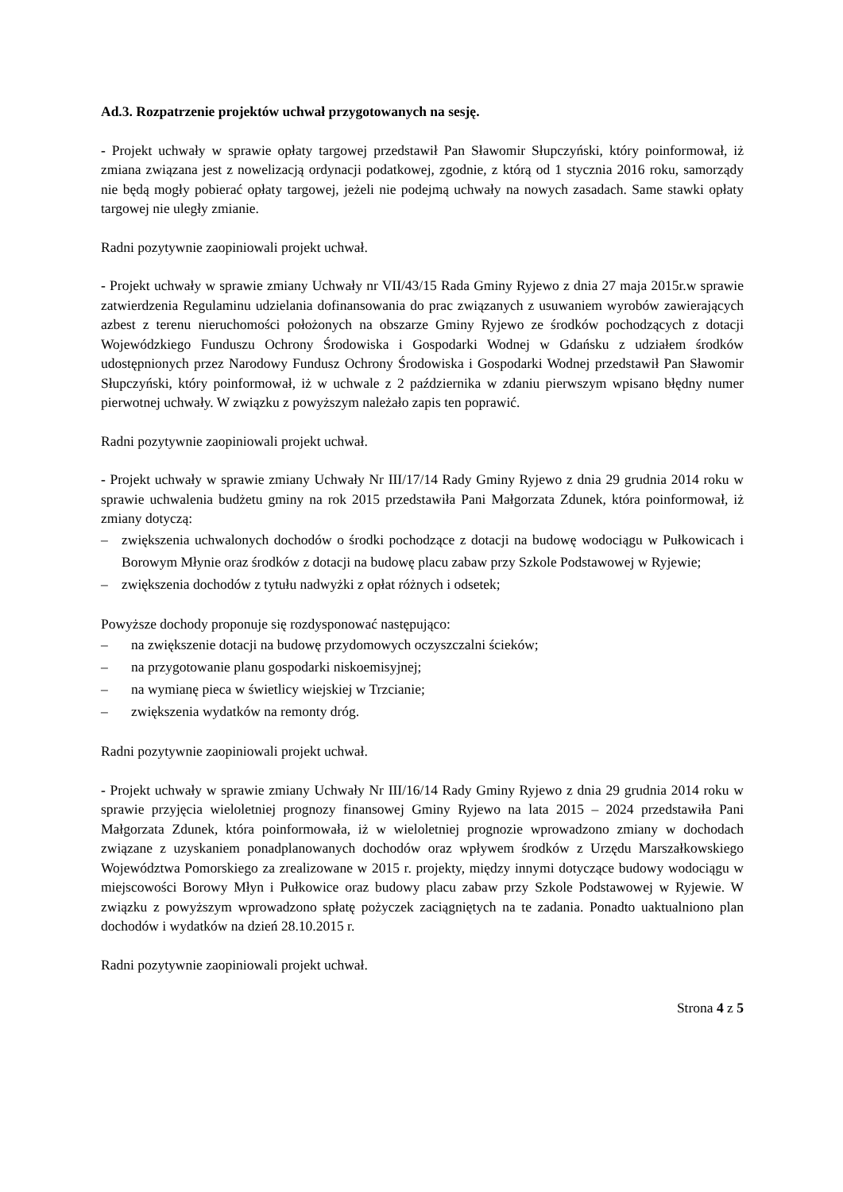Ad.3. Rozpatrzenie projektów uchwał przygotowanych na sesję.
- Projekt uchwały w sprawie opłaty targowej przedstawił Pan Sławomir Słupczyński, który poinformował, iż zmiana związana jest z nowelizacją ordynacji podatkowej, zgodnie, z którą od 1 stycznia 2016 roku, samorządy nie będą mogły pobierać opłaty targowej, jeżeli nie podejmą uchwały na nowych zasadach. Same stawki opłaty targowej nie uległy zmianie.
Radni pozytywnie zaopiniowali projekt uchwał.
- Projekt uchwały w sprawie zmiany Uchwały nr VII/43/15 Rada Gminy Ryjewo z dnia 27 maja 2015r.w sprawie zatwierdzenia Regulaminu udzielania dofinansowania do prac związanych z usuwaniem wyrobów zawierających azbest z terenu nieruchomości położonych na obszarze Gminy Ryjewo ze środków pochodzących z dotacji Wojewódzkiego Funduszu Ochrony Środowiska i Gospodarki Wodnej w Gdańsku z udziałem środków udostępnionych przez Narodowy Fundusz Ochrony Środowiska i Gospodarki Wodnej przedstawił Pan Sławomir Słupczyński, który poinformował, iż w uchwale z 2 października w zdaniu pierwszym wpisano błędny numer pierwotnej uchwały. W związku z powyższym należało zapis ten poprawić.
Radni pozytywnie zaopiniowali projekt uchwał.
- Projekt uchwały w sprawie zmiany Uchwały Nr III/17/14 Rady Gminy Ryjewo z dnia 29 grudnia 2014 roku w sprawie uchwalenia budżetu gminy na rok 2015 przedstawiła Pani Małgorzata Zdunek, która poinformował, iż zmiany dotyczą:
– zwiększenia uchwalonych dochodów o środki pochodzące z dotacji na budowę wodociągu w Pułkowicach i Borowym Młynie oraz środków z dotacji na budowę placu zabaw przy Szkole Podstawowej w Ryjewie;
– zwiększenia dochodów z tytułu nadwyżki z opłat różnych i odsetek;
Powyższe dochody proponuje się rozdysponować następująco:
– na zwiększenie dotacji na budowę przydomowych oczyszczalni ścieków;
– na przygotowanie planu gospodarki niskoemisyjnej;
– na wymianę pieca w świetlicy wiejskiej w Trzcianie;
– zwiększenia wydatków na remonty dróg.
Radni pozytywnie zaopiniowali projekt uchwał.
- Projekt uchwały w sprawie zmiany Uchwały Nr III/16/14 Rady Gminy Ryjewo z dnia 29 grudnia 2014 roku w sprawie przyjęcia wieloletniej prognozy finansowej Gminy Ryjewo na lata 2015 – 2024 przedstawiła Pani Małgorzata Zdunek, która poinformowała, iż w wieloletniej prognozie wprowadzono zmiany w dochodach związane z uzyskaniem ponadplanowanych dochodów oraz wpływem środków z Urzędu Marszałkowskiego Województwa Pomorskiego za zrealizowane w 2015 r. projekty, między innymi dotyczące budowy wodociągu w miejscowości Borowy Młyn i Pułkowice oraz budowy placu zabaw przy Szkole Podstawowej w Ryjewie. W związku z powyższym wprowadzono spłatę pożyczek zaciągniętych na te zadania. Ponadto uaktualniono plan dochodów i wydatków na dzień 28.10.2015 r.
Radni pozytywnie zaopiniowali projekt uchwał.
Strona 4 z 5